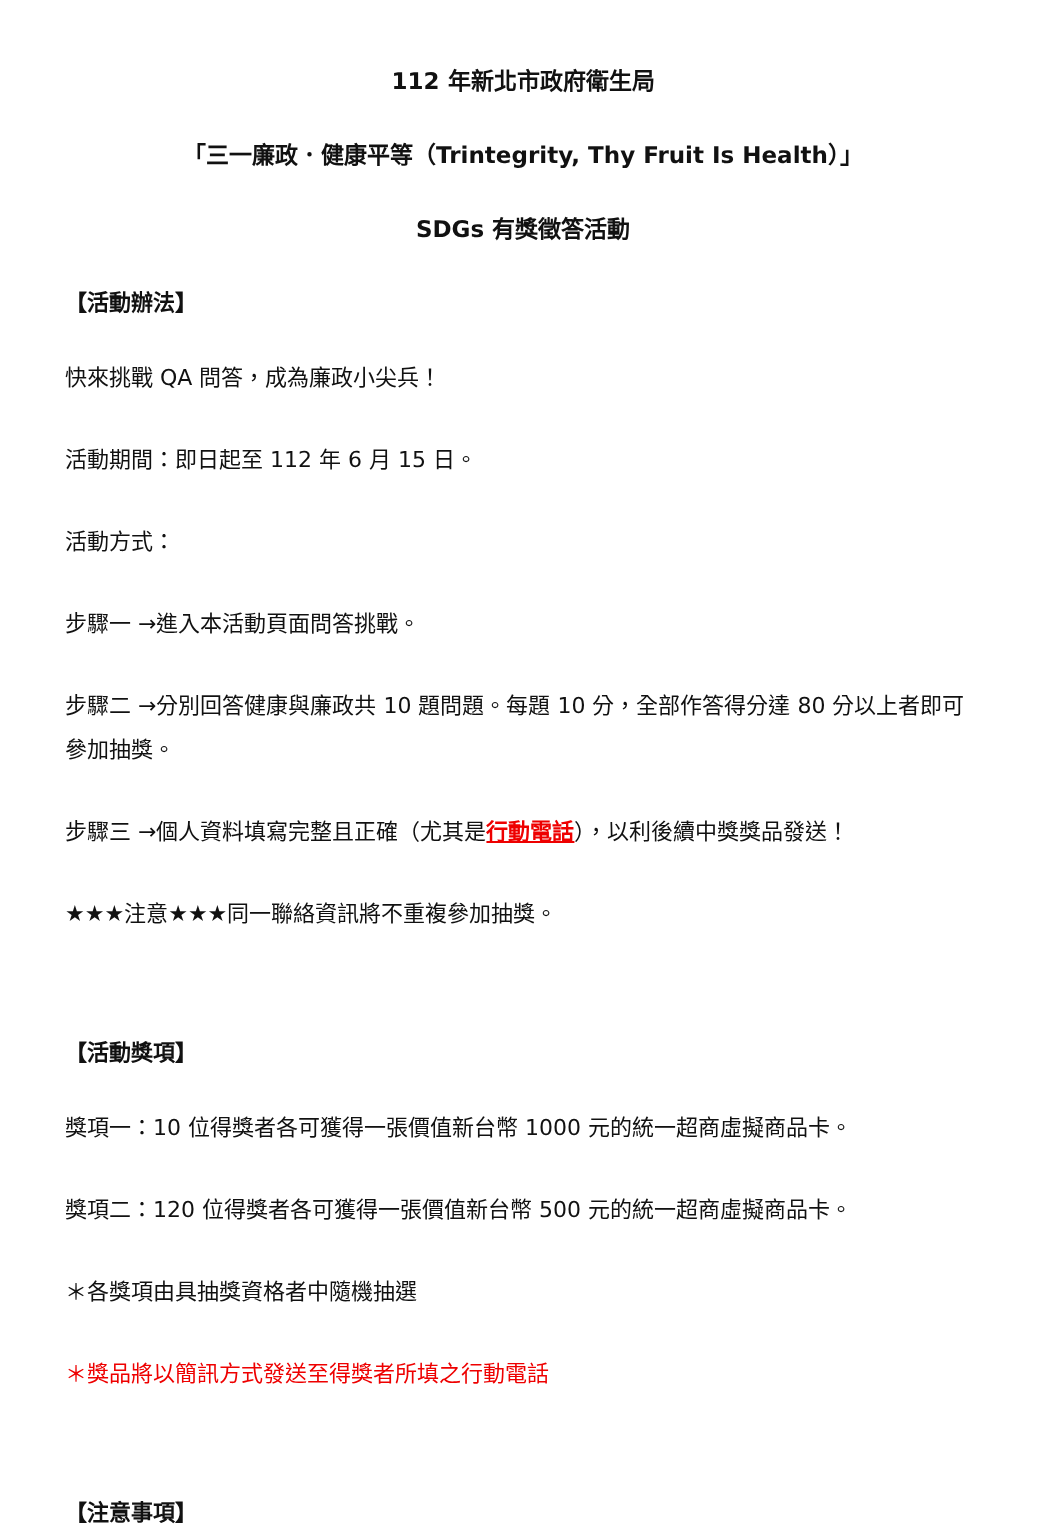112 年新北市政府衛生局
「三一廉政．健康平等（Trintegrity, Thy Fruit Is Health）」
SDGs 有獎徵答活動
【活動辦法】
快來挑戰 QA 問答，成為廉政小尖兵！
活動期間：即日起至 112 年 6 月 15 日。
活動方式：
步驟一 →進入本活動頁面問答挑戰。
步驟二 →分別回答健康與廉政共 10 題問題。每題 10 分，全部作答得分達 80 分以上者即可參加抽獎。
步驟三 →個人資料填寫完整且正確（尤其是行動電話），以利後續中獎獎品發送！
★★★注意★★★同一聯絡資訊將不重複參加抽獎。
【活動獎項】
獎項一：10 位得獎者各可獲得一張價值新台幣 1000 元的統一超商虛擬商品卡。
獎項二：120 位得獎者各可獲得一張價值新台幣 500 元的統一超商虛擬商品卡。
＊各獎項由具抽獎資格者中隨機抽選
＊獎品將以簡訊方式發送至得獎者所填之行動電話
【注意事項】